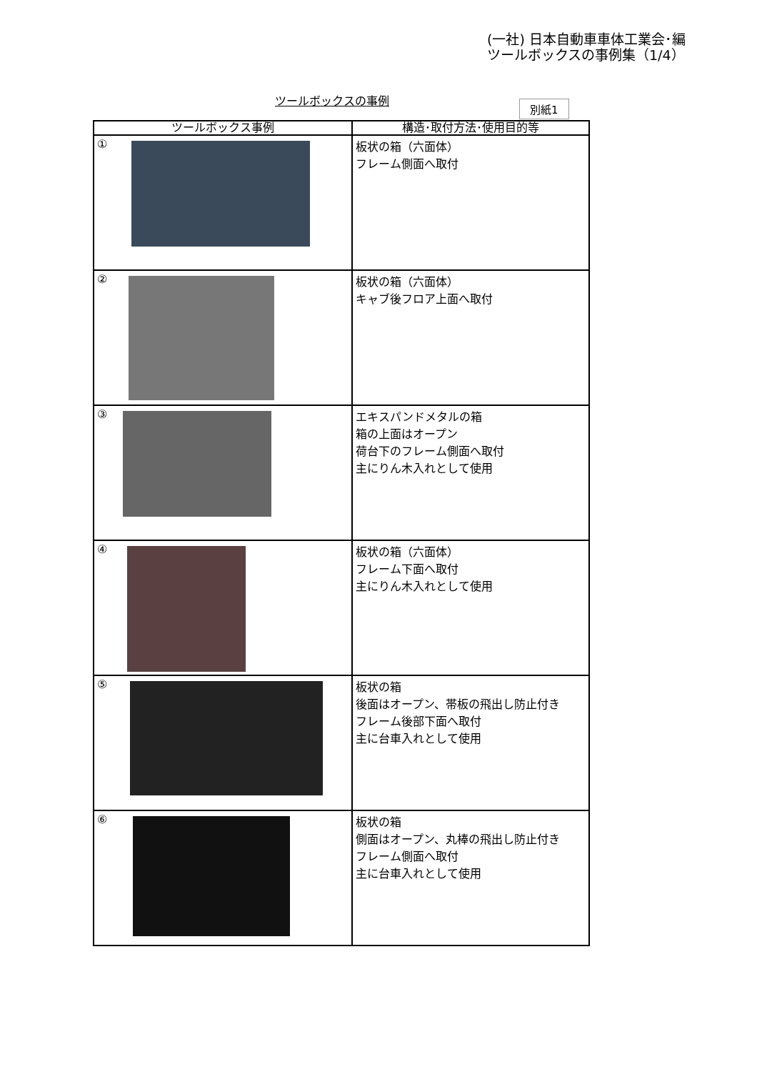(一社) 日本自動車車体工業会･編
ツールボックスの事例集（1/4）
ツールボックスの事例 別紙1
| ツールボックス事例 | 構造･取付方法･使用目的等 |
| --- | --- |
| ① | 板状の箱（六面体） フレーム側面へ取付 |
| ② | 板状の箱（六面体） キャブ後フロア上面へ取付 |
| ③ | エキスパンドメタルの箱 箱の上面はオープン 荷台下のフレーム側面へ取付 主にりん木入れとして使用 |
| ④ | 板状の箱（六面体） フレーム下面へ取付 主にりん木入れとして使用 |
| ⑤ | 板状の箱 後面はオープン、帯板の飛出し防止付き フレーム後部下面へ取付 主に台車入れとして使用 |
| ⑥ | 板状の箱 側面はオープン、丸棒の飛出し防止付き フレーム側面へ取付 主に台車入れとして使用 |